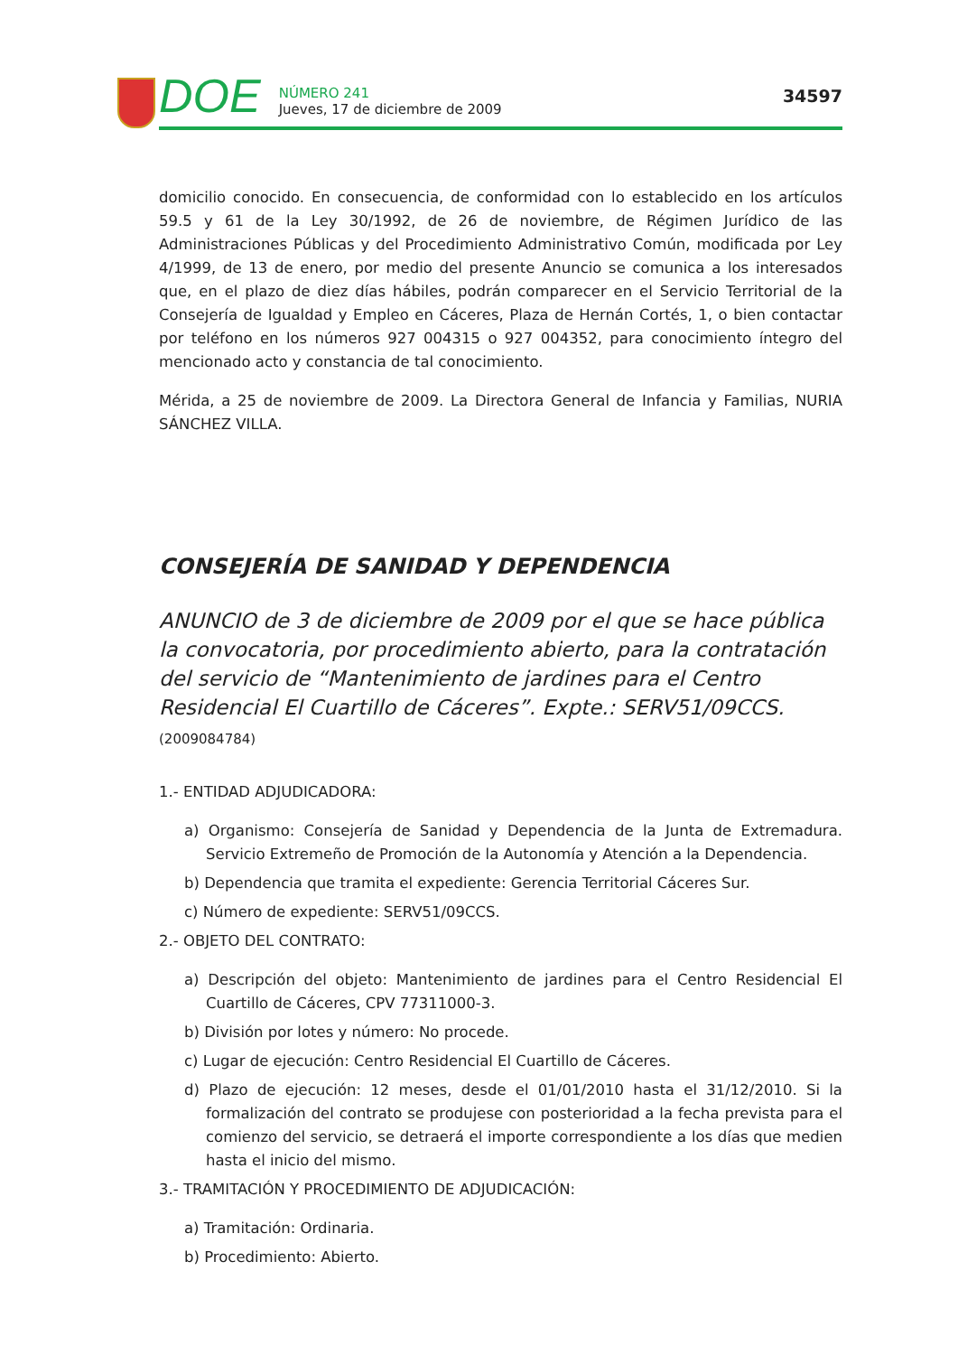DOE
NÚMERO 241
Jueves, 17 de diciembre de 2009
34597
domicilio conocido. En consecuencia, de conformidad con lo establecido en los artículos 59.5 y 61 de la Ley 30/1992, de 26 de noviembre, de Régimen Jurídico de las Administraciones Públicas y del Procedimiento Administrativo Común, modificada por Ley 4/1999, de 13 de enero, por medio del presente Anuncio se comunica a los interesados que, en el plazo de diez días hábiles, podrán comparecer en el Servicio Territorial de la Consejería de Igualdad y Empleo en Cáceres, Plaza de Hernán Cortés, 1, o bien contactar por teléfono en los números 927 004315 o 927 004352, para conocimiento íntegro del mencionado acto y constancia de tal conocimiento.
Mérida, a 25 de noviembre de 2009. La Directora General de Infancia y Familias, NURIA SÁNCHEZ VILLA.
CONSEJERÍA DE SANIDAD Y DEPENDENCIA
ANUNCIO de 3 de diciembre de 2009 por el que se hace pública la convocatoria, por procedimiento abierto, para la contratación del servicio de “Mantenimiento de jardines para el Centro Residencial El Cuartillo de Cáceres”. Expte.: SERV51/09CCS. (2009084784)
1.- ENTIDAD ADJUDICADORA:
a) Organismo: Consejería de Sanidad y Dependencia de la Junta de Extremadura. Servicio Extremeño de Promoción de la Autonomía y Atención a la Dependencia.
b) Dependencia que tramita el expediente: Gerencia Territorial Cáceres Sur.
c) Número de expediente: SERV51/09CCS.
2.- OBJETO DEL CONTRATO:
a) Descripción del objeto: Mantenimiento de jardines para el Centro Residencial El Cuartillo de Cáceres, CPV 77311000-3.
b) División por lotes y número: No procede.
c) Lugar de ejecución: Centro Residencial El Cuartillo de Cáceres.
d) Plazo de ejecución: 12 meses, desde el 01/01/2010 hasta el 31/12/2010. Si la formalización del contrato se produjese con posterioridad a la fecha prevista para el comienzo del servicio, se detraerá el importe correspondiente a los días que medien hasta el inicio del mismo.
3.- TRAMITACIÓN Y PROCEDIMIENTO DE ADJUDICACIÓN:
a) Tramitación: Ordinaria.
b) Procedimiento: Abierto.